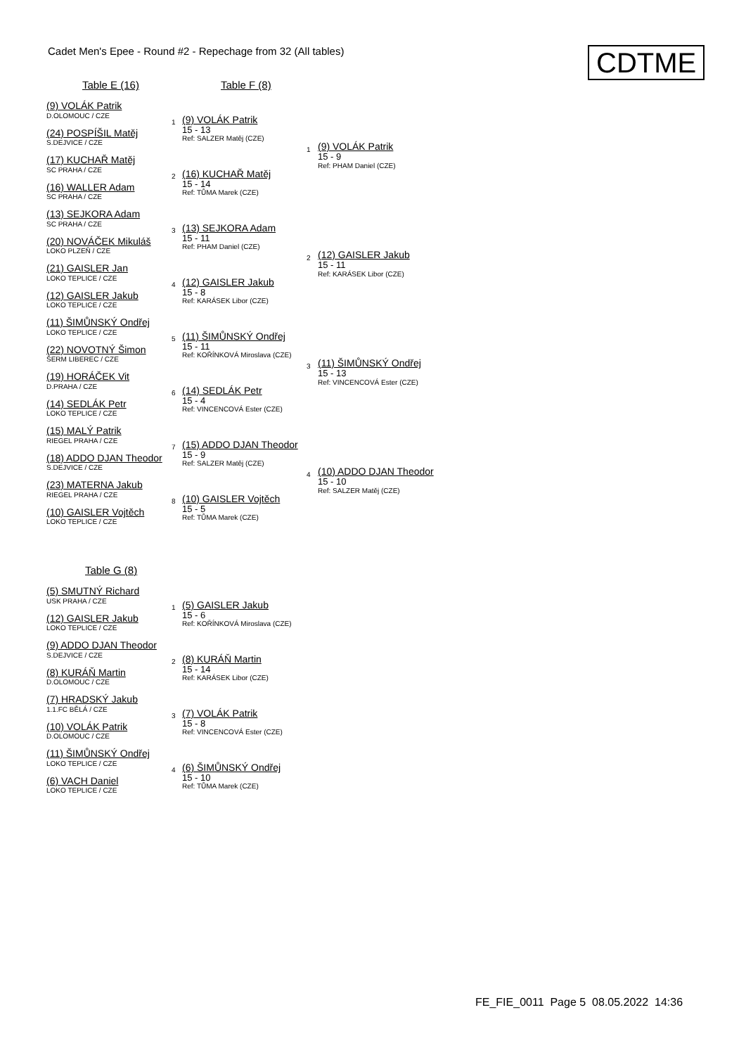Cadet Men's Epee - Round #2 - Repechage from 32 (All tables)
CDTME
Table E (16) Table F (8)
(9) VOLÁK Patrik
D.OLOMOUC / CZE
(24) POSPÍŠIL Matěj
S.DEJVICE / CZE
(17) KUCHAŘ Matěj
SC PRAHA / CZE
(16) WALLER Adam
SC PRAHA / CZE
(13) SEJKORA Adam
SC PRAHA / CZE
(20) NOVÁČEK Mikuláš
LOKO PLZEŇ / CZE
(21) GAISLER Jan
LOKO TEPLICE / CZE
(12) GAISLER Jakub
LOKO TEPLICE / CZE
(11) ŠIMŮNSKÝ Ondřej
LOKO TEPLICE / CZE
(22) NOVOTNÝ Šimon
ŠERM LIBEREC / CZE
(19) HORÁČEK Vit
D.PRAHA / CZE
(14) SEDLÁK Petr
LOKO TEPLICE / CZE
(15) MALÝ Patrik
RIEGEL PRAHA / CZE
(18) ADDO DJAN Theodor
S.DEJVICE / CZE
(23) MATERNA Jakub
RIEGEL PRAHA / CZE
(10) GAISLER Vojtěch
LOKO TEPLICE / CZE
1 (9) VOLÁK Patrik
15 - 13
Ref: SALZER Matěj (CZE)
2 (16) KUCHAŘ Matěj
15 - 14
Ref: TŮMA Marek (CZE)
3 (13) SEJKORA Adam
15 - 11
Ref: PHAM Daniel (CZE)
4 (12) GAISLER Jakub
15 - 8
Ref: KARÁSEK Libor (CZE)
5 (11) ŠIMŮNSKÝ Ondřej
15 - 11
Ref: KOŘÍNKOVÁ Miroslava (CZE)
6 (14) SEDLÁK Petr
15 - 4
Ref: VINCENCOVÁ Ester (CZE)
7 (15) ADDO DJAN Theodor
15 - 9
Ref: SALZER Matěj (CZE)
8 (10) GAISLER Vojtěch
15 - 5
Ref: TŮMA Marek (CZE)
1 (9) VOLÁK Patrik
15 - 9
Ref: PHAM Daniel (CZE)
2 (12) GAISLER Jakub
15 - 11
Ref: KARÁSEK Libor (CZE)
3 (11) ŠIMŮNSKÝ Ondřej
15 - 13
Ref: VINCENCOVÁ Ester (CZE)
4 (10) ADDO DJAN Theodor
15 - 10
Ref: SALZER Matěj (CZE)
Table G (8)
(5) SMUTNÝ Richard
USK PRAHA / CZE
(12) GAISLER Jakub
LOKO TEPLICE / CZE
(9) ADDO DJAN Theodor
S.DEJVICE / CZE
(8) KURÁŇ Martin
D.OLOMOUC / CZE
(7) HRADSKÝ Jakub
1.1.FC BĚLÁ / CZE
(10) VOLÁK Patrik
D.OLOMOUC / CZE
(11) ŠIMŮNSKÝ Ondřej
LOKO TEPLICE / CZE
(6) VACH Daniel
LOKO TEPLICE / CZE
1 (5) GAISLER Jakub
15 - 6
Ref: KOŘÍNKOVÁ Miroslava (CZE)
2 (8) KURÁŇ Martin
15 - 14
Ref: KARÁSEK Libor (CZE)
3 (7) VOLÁK Patrik
15 - 8
Ref: VINCENCOVÁ Ester (CZE)
4 (6) ŠIMŮNSKÝ Ondřej
15 - 10
Ref: TŮMA Marek (CZE)
FE_FIE_0011 Page 5 08.05.2022 14:36